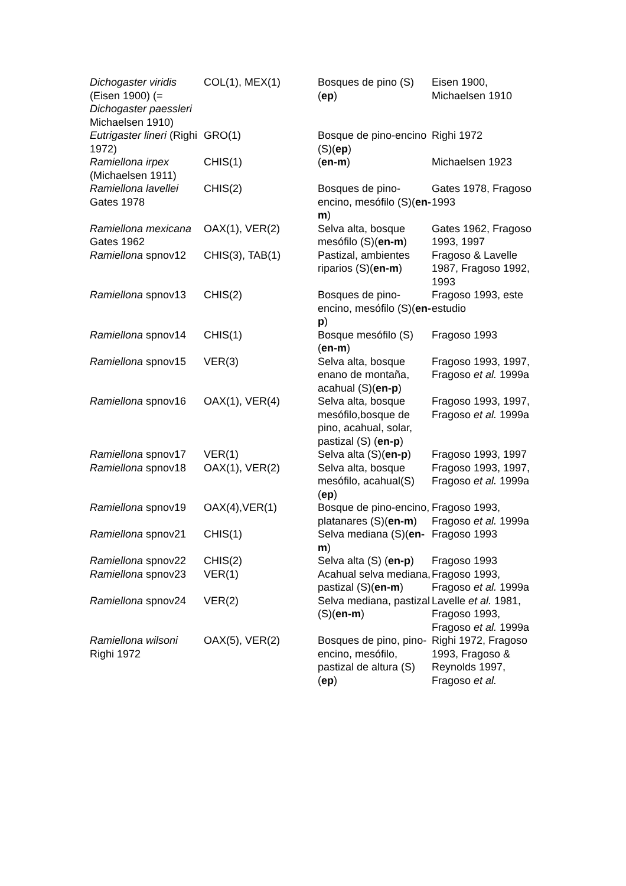| Dichogaster viridis (Eisen 1900) (= Dichogaster paessleri Michaelsen 1910) | COL(1), MEX(1) | Bosques de pino (S)( ep ) | Eisen 1900, Michaelsen 1910 |
| Eutrigaster lineri (Righi 1972) | GRO(1) | Bosque de pino-encino (S)( ep ) | Righi 1972 |
| Ramiellona irpex (Michaelsen 1911) | CHIS(1) | ( en-m ) | Michaelsen 1923 |
| Ramiellona lavellei Gates 1978 | CHIS(2) | Bosques de pino-encino, mesófilo (S)( en-m ) | Gates 1978, Fragoso 1993 |
| Ramiellona mexicana Gates 1962 | OAX(1), VER(2) | Selva alta, bosque mesófilo (S)( en-m ) | Gates 1962, Fragoso 1993, 1997 |
| Ramiellona spnov12 | CHIS(3), TAB(1) | Pastizal, ambientes riparios (S)( en-m ) | Fragoso & Lavelle 1987, Fragoso 1992, 1993 |
| Ramiellona spnov13 | CHIS(2) | Bosques de pino-encino, mesófilo (S)( en-p ) | Fragoso 1993, este estudio |
| Ramiellona spnov14 | CHIS(1) | Bosque mesófilo (S)( en-m ) | Fragoso 1993 |
| Ramiellona spnov15 | VER(3) | Selva alta, bosque enano de montaña, acahual (S)( en-p ) | Fragoso 1993, 1997, Fragoso et al. 1999a |
| Ramiellona spnov16 | OAX(1), VER(4) | Selva alta, bosque mesófilo,bosque de pino, acahual, solar, pastizal (S) ( en-p ) | Fragoso 1993, 1997, Fragoso et al. 1999a |
| Ramiellona spnov17 | VER(1) | Selva alta (S)( en-p ) | Fragoso 1993, 1997 |
| Ramiellona spnov18 | OAX(1), VER(2) | Selva alta, bosque mesófilo, acahual(S) ( ep ) | Fragoso 1993, 1997, Fragoso et al. 1999a |
| Ramiellona spnov19 | OAX(4),VER(1) | Bosque de pino-encino, platanares (S)( en-m ) | Fragoso 1993, Fragoso et al. 1999a |
| Ramiellona spnov21 | CHIS(1) | Selva mediana (S)( en-m ) | Fragoso 1993 |
| Ramiellona spnov22 | CHIS(2) | Selva alta (S) ( en-p ) | Fragoso 1993 |
| Ramiellona spnov23 | VER(1) | Acahual selva mediana, pastizal (S)( en-m ) | Fragoso 1993, Fragoso et al. 1999a |
| Ramiellona spnov24 | VER(2) | Selva mediana, pastizal (S)( en-m ) | Lavelle et al. 1981, Fragoso 1993, Fragoso et al. 1999a |
| Ramiellona wilsoni Righi 1972 | OAX(5), VER(2) | Bosques de pino, pino-encino, mesófilo, pastizal de altura (S)( ep ) | Righi 1972, Fragoso 1993, Fragoso & Reynolds 1997, Fragoso et al. |